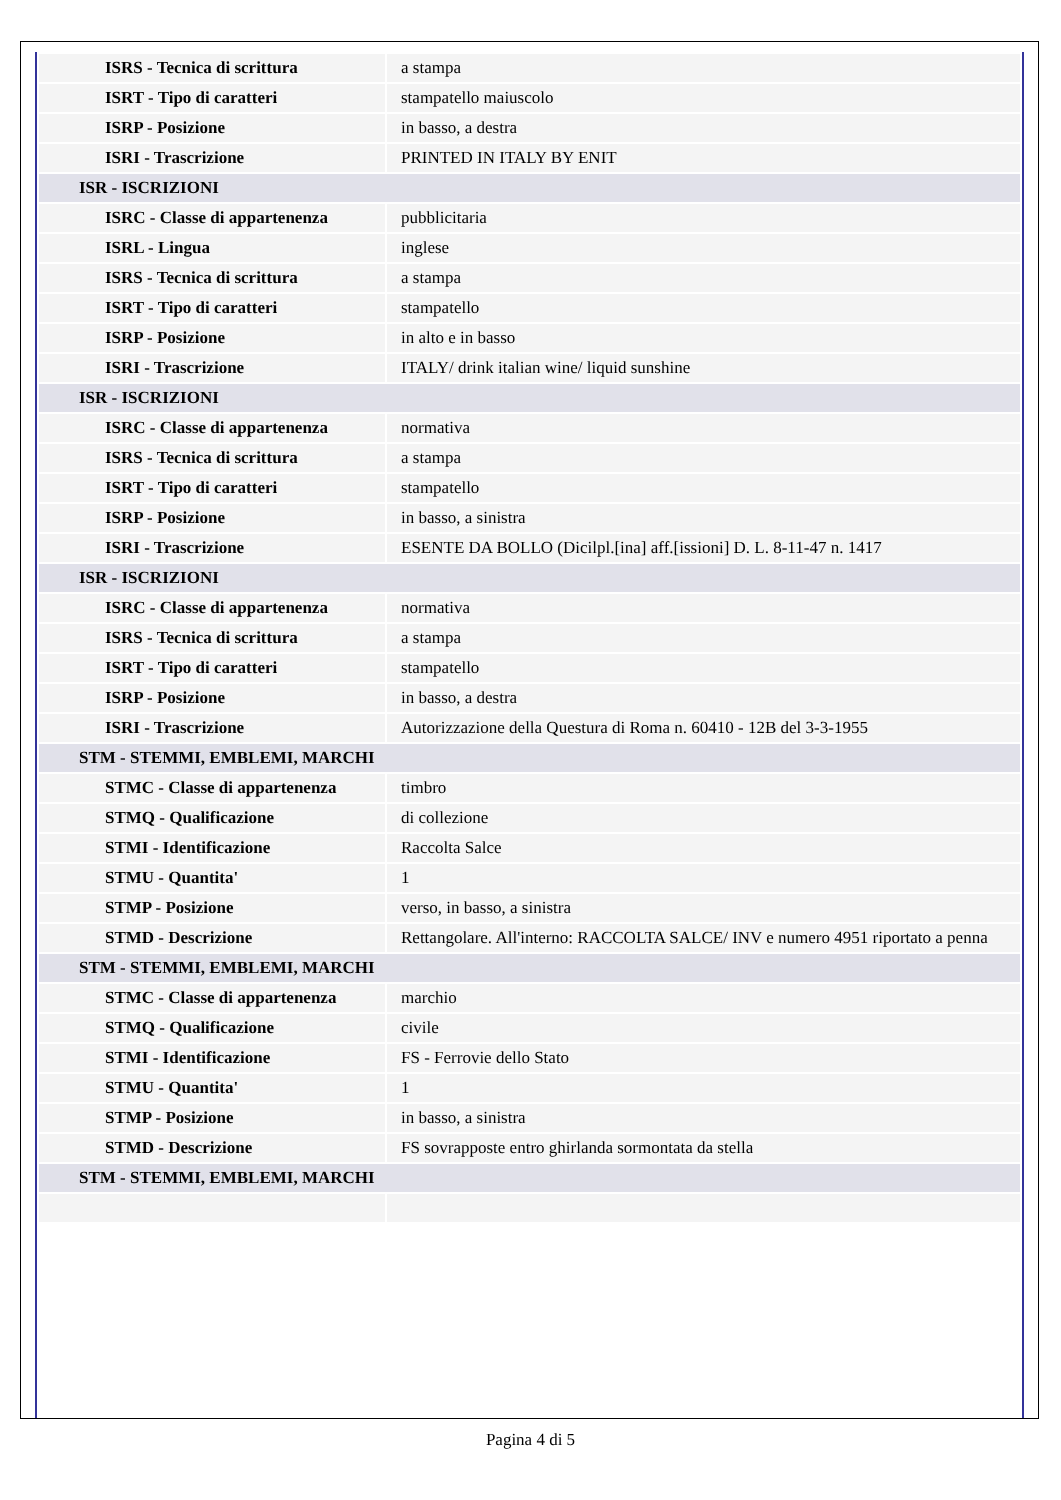| ISRS - Tecnica di scrittura | a stampa |
| ISRT - Tipo di caratteri | stampatello maiuscolo |
| ISRP - Posizione | in basso, a destra |
| ISRI - Trascrizione | PRINTED IN ITALY BY ENIT |
| ISR - ISCRIZIONI | |
| ISRC - Classe di appartenenza | pubblicitaria |
| ISRL - Lingua | inglese |
| ISRS - Tecnica di scrittura | a stampa |
| ISRT - Tipo di caratteri | stampatello |
| ISRP - Posizione | in alto e in basso |
| ISRI - Trascrizione | ITALY/ drink italian wine/ liquid sunshine |
| ISR - ISCRIZIONI | |
| ISRC - Classe di appartenenza | normativa |
| ISRS - Tecnica di scrittura | a stampa |
| ISRT - Tipo di caratteri | stampatello |
| ISRP - Posizione | in basso, a sinistra |
| ISRI - Trascrizione | ESENTE DA BOLLO (Dicilpl.[ina] aff.[issioni] D. L. 8-11-47 n. 1417 |
| ISR - ISCRIZIONI | |
| ISRC - Classe di appartenenza | normativa |
| ISRS - Tecnica di scrittura | a stampa |
| ISRT - Tipo di caratteri | stampatello |
| ISRP - Posizione | in basso, a destra |
| ISRI - Trascrizione | Autorizzazione della Questura di Roma n. 60410 - 12B del 3-3-1955 |
| STM - STEMMI, EMBLEMI, MARCHI | |
| STMC - Classe di appartenenza | timbro |
| STMQ - Qualificazione | di collezione |
| STMI - Identificazione | Raccolta Salce |
| STMU - Quantita' | 1 |
| STMP - Posizione | verso, in basso, a sinistra |
| STMD - Descrizione | Rettangolare. All'interno: RACCOLTA SALCE/ INV e numero 4951 riportato a penna |
| STM - STEMMI, EMBLEMI, MARCHI | |
| STMC - Classe di appartenenza | marchio |
| STMQ - Qualificazione | civile |
| STMI - Identificazione | FS - Ferrovie dello Stato |
| STMU - Quantita' | 1 |
| STMP - Posizione | in basso, a sinistra |
| STMD - Descrizione | FS sovrapposte entro ghirlanda sormontata da stella |
| STM - STEMMI, EMBLEMI, MARCHI | |
Pagina 4 di 5